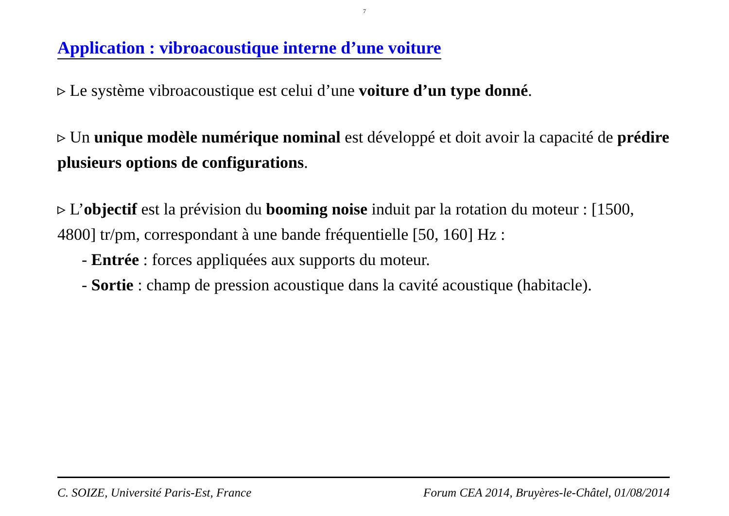7
Application : vibroacoustique interne d’une voiture
▹ Le système vibroacoustique est celui d’une voiture d’un type donné.
▹ Un unique modèle numérique nominal est développé et doit avoir la capacité de prédire plusieurs options de configurations.
▹ L’objectif est la prévision du booming noise induit par la rotation du moteur : [1500, 4800] tr/pm, correspondant à une bande fréquentielle [50, 160] Hz :
- Entrée : forces appliquées aux supports du moteur.
- Sortie : champ de pression acoustique dans la cavité acoustique (habitacle).
C. SOIZE, Université Paris-Est, France Forum CEA 2014, Bruyères-le-Châtel, 01/08/2014